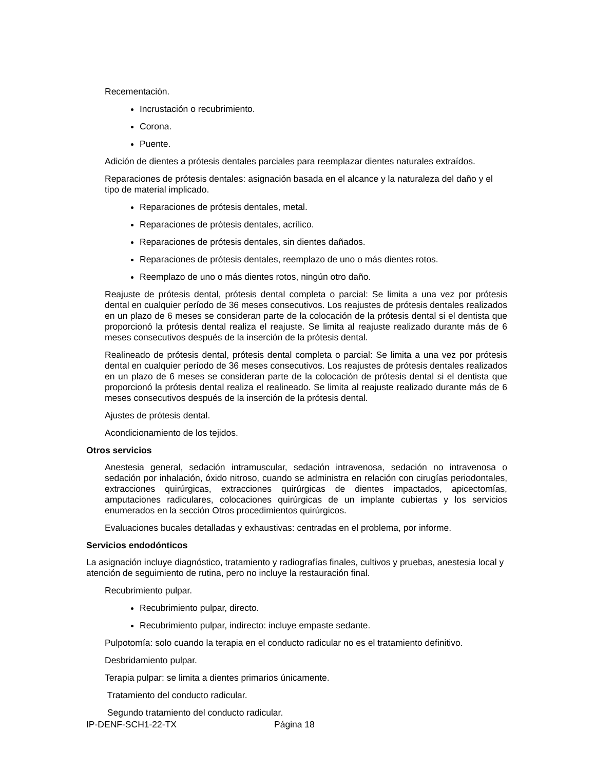Recementación.
Incrustación o recubrimiento.
Corona.
Puente.
Adición de dientes a prótesis dentales parciales para reemplazar dientes naturales extraídos.
Reparaciones de prótesis dentales: asignación basada en el alcance y la naturaleza del daño y el tipo de material implicado.
Reparaciones de prótesis dentales, metal.
Reparaciones de prótesis dentales, acrílico.
Reparaciones de prótesis dentales, sin dientes dañados.
Reparaciones de prótesis dentales, reemplazo de uno o más dientes rotos.
Reemplazo de uno o más dientes rotos, ningún otro daño.
Reajuste de prótesis dental, prótesis dental completa o parcial: Se limita a una vez por prótesis dental en cualquier período de 36 meses consecutivos. Los reajustes de prótesis dentales realizados en un plazo de 6 meses se consideran parte de la colocación de la prótesis dental si el dentista que proporcionó la prótesis dental realiza el reajuste. Se limita al reajuste realizado durante más de 6 meses consecutivos después de la inserción de la prótesis dental.
Realineado de prótesis dental, prótesis dental completa o parcial: Se limita a una vez por prótesis dental en cualquier período de 36 meses consecutivos. Los reajustes de prótesis dentales realizados en un plazo de 6 meses se consideran parte de la colocación de prótesis dental si el dentista que proporcionó la prótesis dental realiza el realineado. Se limita al reajuste realizado durante más de 6 meses consecutivos después de la inserción de la prótesis dental.
Ajustes de prótesis dental.
Acondicionamiento de los tejidos.
Otros servicios
Anestesia general, sedación intramuscular, sedación intravenosa, sedación no intravenosa o sedación por inhalación, óxido nitroso, cuando se administra en relación con cirugías periodontales, extracciones quirúrgicas, extracciones quirúrgicas de dientes impactados, apicectomías, amputaciones radiculares, colocaciones quirúrgicas de un implante cubiertas y los servicios enumerados en la sección Otros procedimientos quirúrgicos.
Evaluaciones bucales detalladas y exhaustivas: centradas en el problema, por informe.
Servicios endodónticos
La asignación incluye diagnóstico, tratamiento y radiografías finales, cultivos y pruebas, anestesia local y atención de seguimiento de rutina, pero no incluye la restauración final.
Recubrimiento pulpar.
Recubrimiento pulpar, directo.
Recubrimiento pulpar, indirecto: incluye empaste sedante.
Pulpotomía: solo cuando la terapia en el conducto radicular no es el tratamiento definitivo.
Desbridamiento pulpar.
Terapia pulpar: se limita a dientes primarios únicamente.
Tratamiento del conducto radicular.
Segundo tratamiento del conducto radicular.
IP-DENF-SCH1-22-TX Página 18